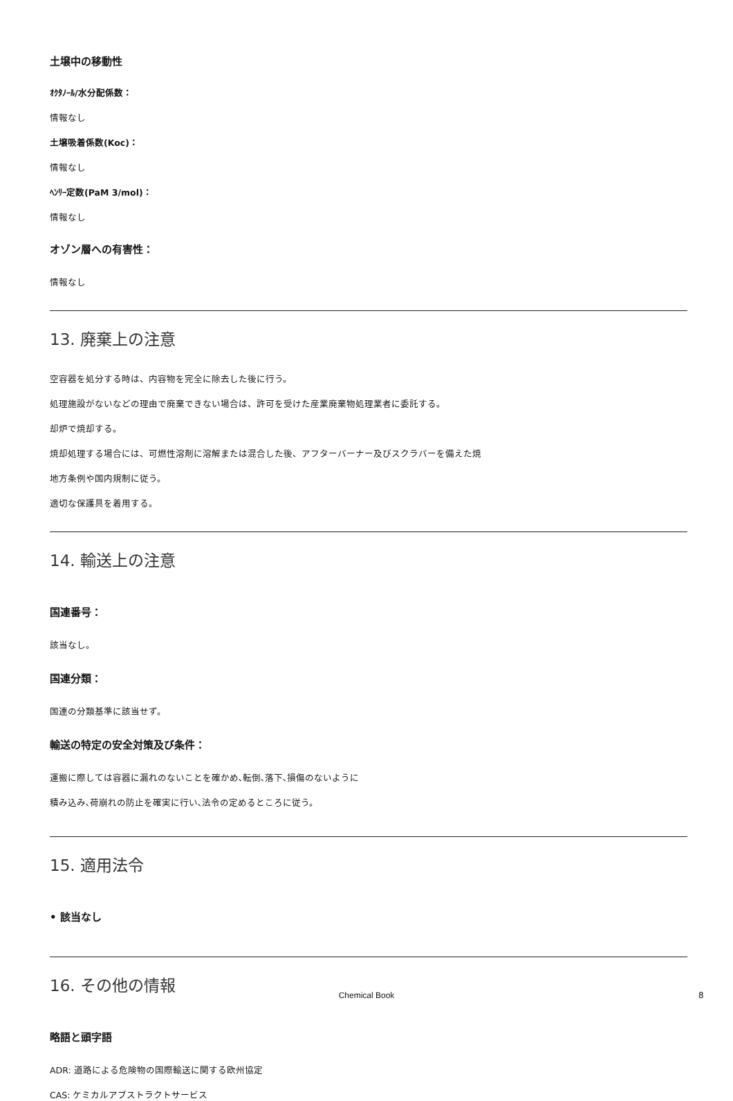土壌中の移動性
ｵｸﾀﾉｰﾙ/水分配係数：
情報なし
土壌吸着係数(Koc)：
情報なし
ﾍﾝﾘｰ定数(PaM 3/mol)：
情報なし
オゾン層への有害性：
情報なし
13. 廃棄上の注意
空容器を処分する時は、内容物を完全に除去した後に行う。
処理施設がないなどの理由で廃棄できない場合は、許可を受けた産業廃棄物処理業者に委託する。
却炉で焼却する。
焼却処理する場合には、可燃性溶剤に溶解または混合した後、アフターバーナー及びスクラバーを備えた焼
地方条例や国内規制に従う。
適切な保護具を着用する。
14. 輸送上の注意
国連番号：
該当なし。
国連分類：
国連の分類基準に該当せず。
輸送の特定の安全対策及び条件：
運搬に際しては容器に漏れのないことを確かめ､転倒､落下､損傷のないように
積み込み､荷崩れの防止を確実に行い､法令の定めるところに従う。
15. 適用法令
• 該当なし
16. その他の情報
略語と頭字語
ADR: 道路による危険物の国際輸送に関する欧州協定
CAS: ケミカルアブストラクトサービス
Chemical Book 8